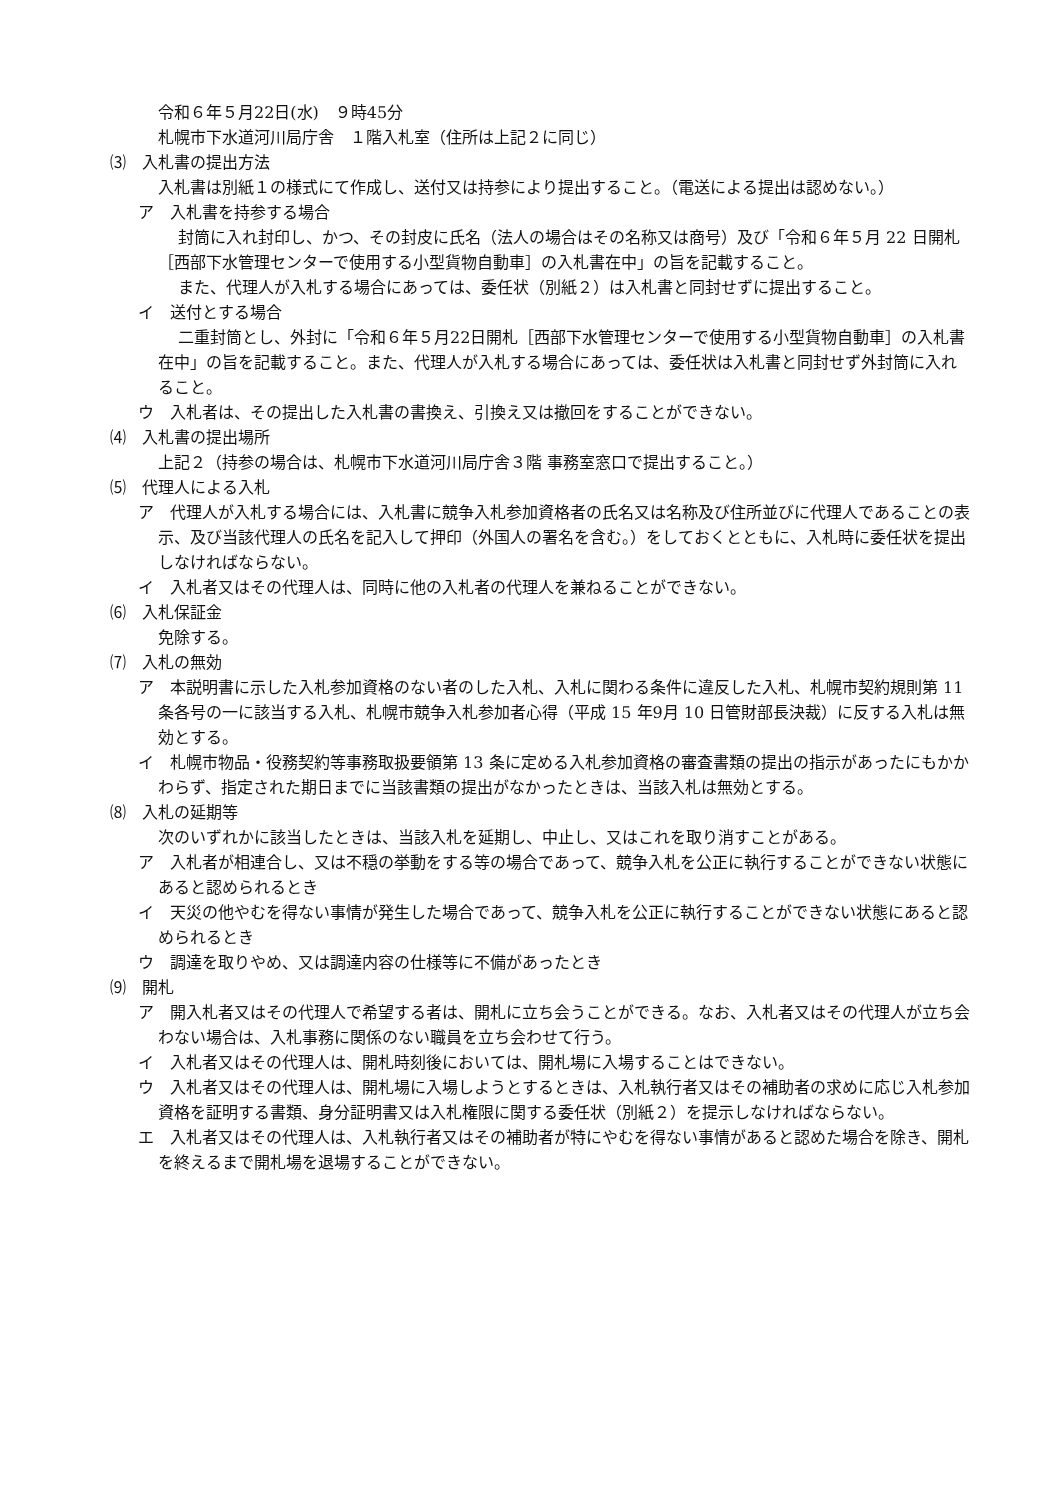令和６年５月22日(水)　９時45分
札幌市下水道河川局庁舎　１階入札室（住所は上記２に同じ）
⑶　入札書の提出方法
入札書は別紙１の様式にて作成し、送付又は持参により提出すること。（電送による提出は認めない。）
ア　入札書を持参する場合
封筒に入れ封印し、かつ、その封皮に氏名（法人の場合はその名称又は商号）及び「令和６年５月 22 日開札［西部下水管理センターで使用する小型貨物自動車］の入札書在中」の旨を記載すること。
また、代理人が入札する場合にあっては、委任状（別紙２）は入札書と同封せずに提出すること。
イ　送付とする場合
二重封筒とし、外封に「令和６年５月22日開札［西部下水管理センターで使用する小型貨物自動車］の入札書在中」の旨を記載すること。また、代理人が入札する場合にあっては、委任状は入札書と同封せず外封筒に入れること。
ウ　入札者は、その提出した入札書の書換え、引換え又は撤回をすることができない。
⑷　入札書の提出場所
上記２（持参の場合は、札幌市下水道河川局庁舎３階 事務室窓口で提出すること。）
⑸　代理人による入札
ア　代理人が入札する場合には、入札書に競争入札参加資格者の氏名又は名称及び住所並びに代理人であることの表示、及び当該代理人の氏名を記入して押印（外国人の署名を含む。）をしておくとともに、入札時に委任状を提出しなければならない。
イ　入札者又はその代理人は、同時に他の入札者の代理人を兼ねることができない。
⑹　入札保証金
免除する。
⑺　入札の無効
ア　本説明書に示した入札参加資格のない者のした入札、入札に関わる条件に違反した入札、札幌市契約規則第 11 条各号の一に該当する入札、札幌市競争入札参加者心得（平成 15 年9月 10 日管財部長決裁）に反する入札は無効とする。
イ　札幌市物品・役務契約等事務取扱要領第 13 条に定める入札参加資格の審査書類の提出の指示があったにもかかわらず、指定された期日までに当該書類の提出がなかったときは、当該入札は無効とする。
⑻　入札の延期等
次のいずれかに該当したときは、当該入札を延期し、中止し、又はこれを取り消すことがある。
ア　入札者が相連合し、又は不穏の挙動をする等の場合であって、競争入札を公正に執行することができない状態にあると認められるとき
イ　天災の他やむを得ない事情が発生した場合であって、競争入札を公正に執行することができない状態にあると認められるとき
ウ　調達を取りやめ、又は調達内容の仕様等に不備があったとき
⑼　開札
ア　開入札者又はその代理人で希望する者は、開札に立ち会うことができる。なお、入札者又はその代理人が立ち会わない場合は、入札事務に関係のない職員を立ち会わせて行う。
イ　入札者又はその代理人は、開札時刻後においては、開札場に入場することはできない。
ウ　入札者又はその代理人は、開札場に入場しようとするときは、入札執行者又はその補助者の求めに応じ入札参加資格を証明する書類、身分証明書又は入札権限に関する委任状（別紙２）を提示しなければならない。
エ　入札者又はその代理人は、入札執行者又はその補助者が特にやむを得ない事情があると認めた場合を除き、開札を終えるまで開札場を退場することができない。